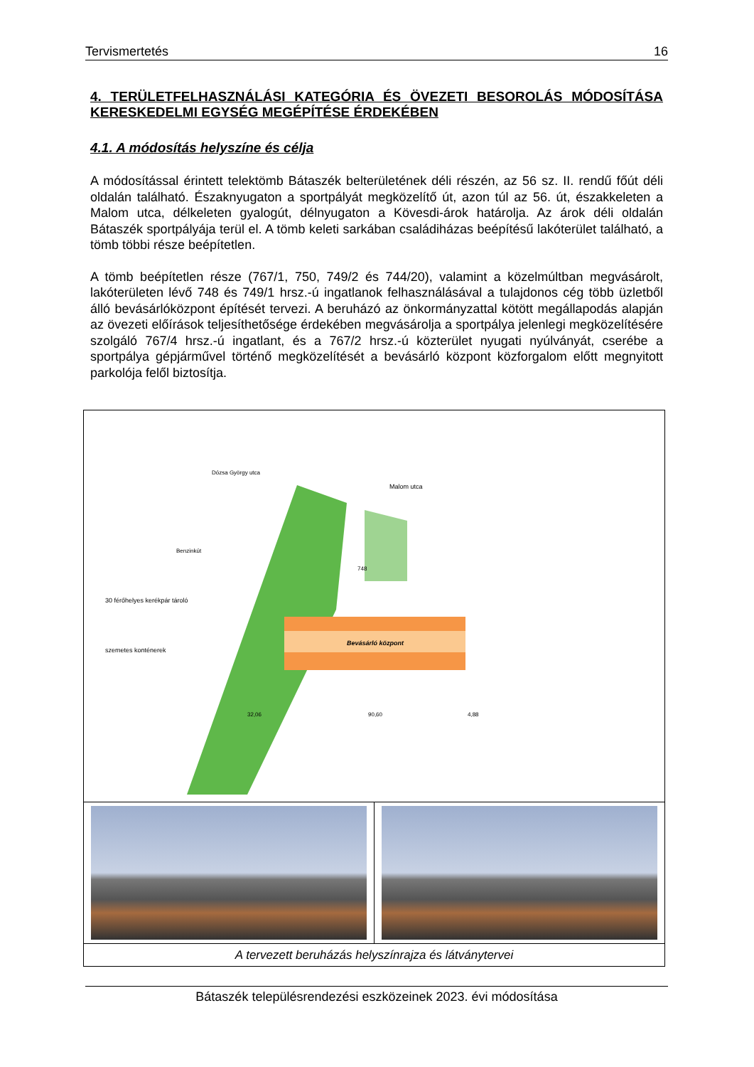Tervismertetés 16
4. TERÜLETFELHASZNÁLÁSI KATEGÓRIA ÉS ÖVEZETI BESOROLÁS MÓDOSÍTÁSA KERESKEDELMI EGYSÉG MEGÉPÍTÉSE ÉRDEKÉBEN
4.1. A módosítás helyszíne és célja
A módosítással érintett telektömb Bátaszék belterületének déli részén, az 56 sz. II. rendű főút déli oldalán található. Északnyugaton a sportpályát megközelítő út, azon túl az 56. út, északkeleten a Malom utca, délkeleten gyalogút, délnyugaton a Kövesdi-árok határolja. Az árok déli oldalán Bátaszék sportpályája terül el. A tömb keleti sarkában családiházas beépítésű lakóterület található, a tömb többi része beépítetlen.
A tömb beépítetlen része (767/1, 750, 749/2 és 744/20), valamint a közelmúltban megvásárolt, lakóterületen lévő 748 és 749/1 hrsz.-ú ingatlanok felhasználásával a tulajdonos cég több üzletből álló bevásárlóközpont építését tervezi. A beruházó az önkormányzattal kötött megállapodás alapján az övezeti előírások teljesíthetősége érdekében megvásárolja a sportpálya jelenlegi megközelítésére szolgáló 767/4 hrsz.-ú ingatlant, és a 767/2 hrsz.-ú közterület nyugati nyúlványát, cserébe a sportpálya gépjárművel történő megközelítését a bevásárló központ közforgalom előtt megnyitott parkolója felől biztosítja.
Bevásárló központ
Malom utca
Benzinkút
748
30 férőhelyes kerékpár tároló
szemetes konténerek
Dózsa György utca
90,60
32,06
4,88
A tervezett beruházás helyszínrajza és látványtervei
Bátaszék településrendezési eszközeinek 2023. évi módosítása